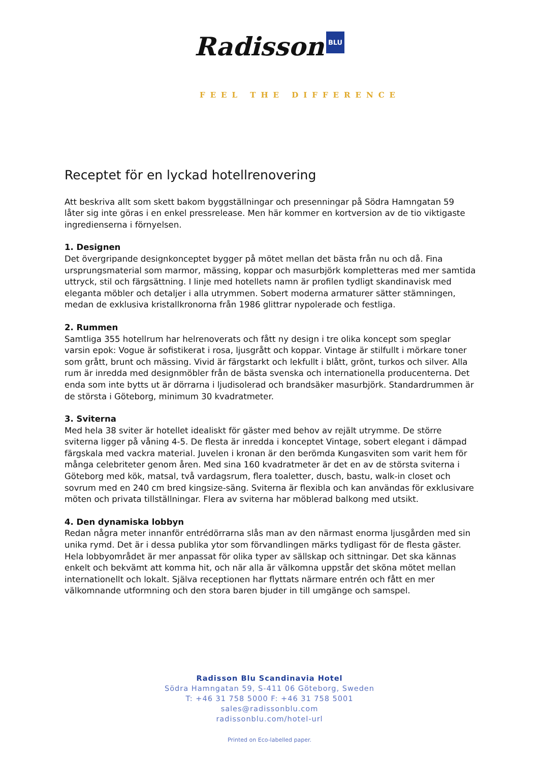Radisson BLU
FEEL THE DIFFERENCE
Receptet för en lyckad hotellrenovering
Att beskriva allt som skett bakom byggställningar och presenningar på Södra Hamngatan 59 låter sig inte göras i en enkel pressrelease. Men här kommer en kortversion av de tio viktigaste ingredienserna i förnyelsen.
1. Designen
Det övergripande designkonceptet bygger på mötet mellan det bästa från nu och då. Fina ursprungsmaterial som marmor, mässing, koppar och masurbjörk kompletteras med mer samtida uttryck, stil och färgsättning. I linje med hotellets namn är profilen tydligt skandinavisk med eleganta möbler och detaljer i alla utrymmen. Sobert moderna armaturer sätter stämningen, medan de exklusiva kristallkronorna från 1986 glittrar nypolerade och festliga.
2. Rummen
Samtliga 355 hotellrum har helrenoverats och fått ny design i tre olika koncept som speglar varsin epok: Vogue är sofistikerat i rosa, ljusgrått och koppar. Vintage är stilfullt i mörkare toner som grått, brunt och mässing. Vivid är färgstarkt och lekfullt i blått, grönt, turkos och silver. Alla rum är inredda med designmöbler från de bästa svenska och internationella producenterna. Det enda som inte bytts ut är dörrarna i ljudisolerad och brandsäker masurbjörk. Standardrummen är de största i Göteborg, minimum 30 kvadratmeter.
3. Sviterna
Med hela 38 sviter är hotellet idealiskt för gäster med behov av rejält utrymme. De större sviterna ligger på våning 4-5. De flesta är inredda i konceptet Vintage, sobert elegant i dämpad färgskala med vackra material. Juvelen i kronan är den berömda Kungasviten som varit hem för många celebriteter genom åren. Med sina 160 kvadratmeter är det en av de största sviterna i Göteborg med kök, matsal, två vardagsrum, flera toaletter, dusch, bastu, walk-in closet och sovrum med en 240 cm bred kingsize-säng. Sviterna är flexibla och kan användas för exklusivare möten och privata tillställningar. Flera av sviterna har möblerad balkong med utsikt.
4. Den dynamiska lobbyn
Redan några meter innanför entrédörrarna slås man av den närmast enorma ljusgården med sin unika rymd. Det är i dessa publika ytor som förvandlingen märks tydligast för de flesta gäster. Hela lobbyområdet är mer anpassat för olika typer av sällskap och sittningar. Det ska kännas enkelt och bekvämt att komma hit, och när alla är välkomna uppstår det sköna mötet mellan internationellt och lokalt. Själva receptionen har flyttats närmare entrén och fått en mer välkomnande utformning och den stora baren bjuder in till umgänge och samspel.
Radisson Blu Scandinavia Hotel
Södra Hamngatan 59, S-411 06 Göteborg, Sweden
T: +46 31 758 5000 F: +46 31 758 5001
sales@radissonblu.com
radissonblu.com/hotel-url
Printed on Eco-labelled paper.